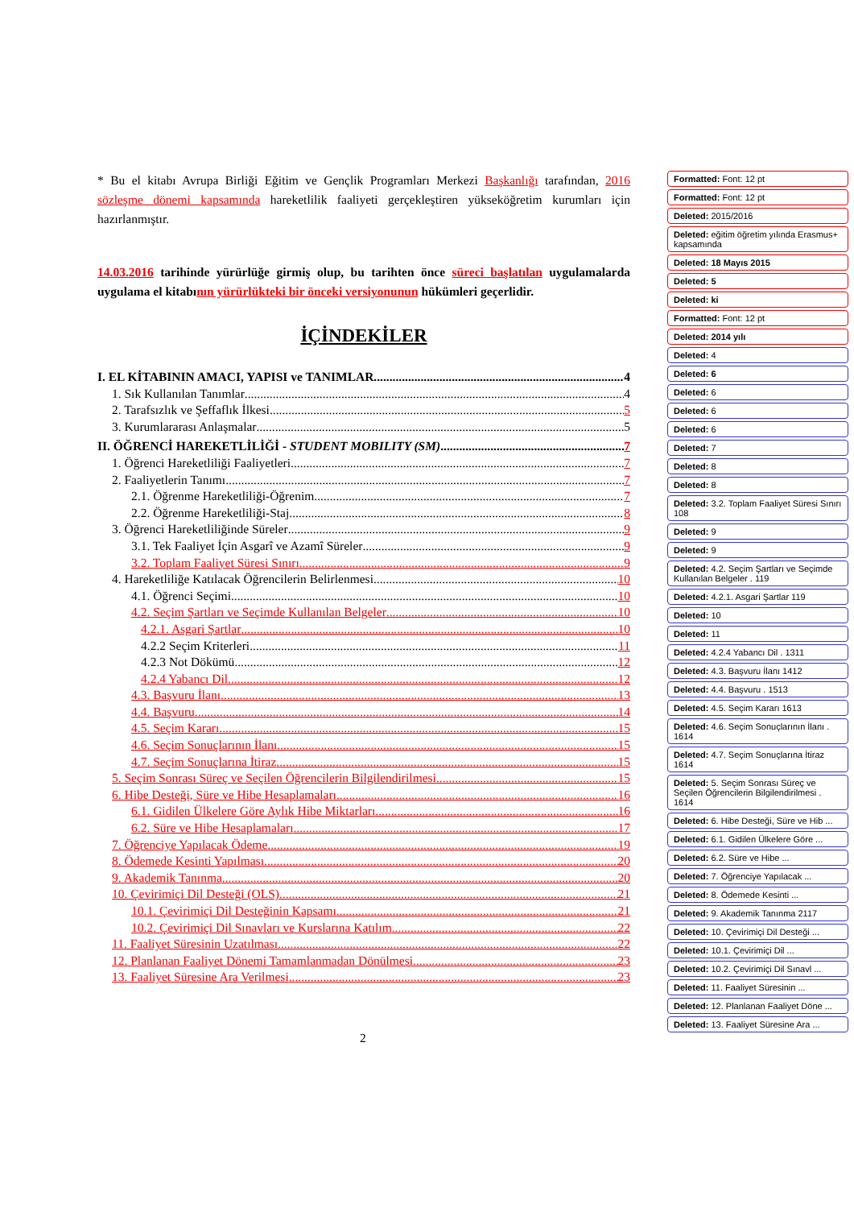* Bu el kitabı Avrupa Birliği Eğitim ve Gençlik Programları Merkezi Başkanlığı tarafından, 2016 sözleşme dönemi kapsamında hareketlilik faaliyeti gerçekleştiren yükseköğretim kurumları için hazırlanmıştır.
14.03.2016 tarihinde yürürlüğe girmiş olup, bu tarihten önce süreci başlatılan uygulamalarda uygulama el kitabının yürürlükteki bir önceki versiyonunun hükümleri geçerlidir.
İÇİNDEKİLER
I. EL KİTABININ AMACI, YAPISI ve TANIMLAR 4
1. Sık Kullanılan Tanımlar 4
2. Tarafsızlık ve Şeffaflık İlkesi 5
3. Kurumlararası Anlaşmalar 5
II. ÖĞRENCİ HAREKETLİLİĞİ - STUDENT MOBILITY (SM) 7
1. Öğrenci Hareketliliği Faaliyetleri 7
2. Faaliyetlerin Tanımı 7
2.1. Öğrenme Hareketliliği-Öğrenim 7
2.2. Öğrenme Hareketliliği-Staj 8
3. Öğrenci Hareketliliğinde Süreler 9
3.1. Tek Faaliyet İçin Asgarî ve Azamî Süreler 9
3.2. Toplam Faaliyet Süresi Sınırı 9
4. Hareketliliğe Katılacak Öğrencilerin Belirlenmesi 10
4.1. Öğrenci Seçimi 10
4.2. Seçim Şartları ve Seçimde Kullanılan Belgeler 10
4.2.1. Asgari Şartlar 10
4.2.2 Seçim Kriterleri 11
4.2.3 Not Dökümü 12
4.2.4 Yabancı Dil 12
4.3. Başvuru İlanı 13
4.4. Başvuru 14
4.5. Seçim Kararı 15
4.6. Seçim Sonuçlarının İlanı 15
4.7. Seçim Sonuçlarına İtiraz 15
5. Seçim Sonrası Süreç ve Seçilen Öğrencilerin Bilgilendirilmesi 15
6. Hibe Desteği, Süre ve Hibe Hesaplamaları 16
6.1. Gidilen Ülkelere Göre Aylık Hibe Miktarları 16
6.2. Süre ve Hibe Hesaplamaları 17
7. Öğrenciye Yapılacak Ödeme 19
8. Ödemede Kesinti Yapılması 20
9. Akademik Tanınma 20
10. Çevirimiçi Dil Desteği (OLS) 21
10.1. Çevirimiçi Dil Desteğinin Kapsamı 21
10.2. Çevirimiçi Dil Sınavları ve Kurslarına Katılım 22
11. Faaliyet Süresinin Uzatılması 22
12. Planlanan Faaliyet Dönemi Tamamlanmadan Dönülmesi 23
13. Faaliyet Süresine Ara Verilmesi 23
Formatted: Font: 12 pt
Formatted: Font: 12 pt
Deleted: 2015/2016
Deleted: eğitim öğretim yılında Erasmus+ kapsamında
Deleted: 18 Mayıs 2015
Deleted: 5
Deleted: ki
Formatted: Font: 12 pt
Deleted: 2014 yılı
Deleted: 4
Deleted: 6
Deleted: 6
Deleted: 6
Deleted: 6
Deleted: 7
Deleted: 8
Deleted: 8
Deleted: 3.2. Toplam Faaliyet Süresi Sınırı 108
Deleted: 9
Deleted: 9
Deleted: 4.2. Seçim Şartları ve Seçimde Kullanılan Belgeler . 119
Deleted: 4.2.1. Asgari Şartlar 119
Deleted: 10
Deleted: 11
Deleted: 4.2.4 Yabancı Dil . 1311
Deleted: 4.3. Başvuru İlanı 1412
Deleted: 4.4. Başvuru . 1513
Deleted: 4.5. Seçim Kararı 1613
Deleted: 4.6. Seçim Sonuçlarının İlanı . 1614
Deleted: 4.7. Seçim Sonuçlarına İtiraz 1614
Deleted: 5. Seçim Sonrası Süreç ve Seçilen Öğrencilerin Bilgilendirilmesi . 1614
Deleted: 6. Hibe Desteği, Süre ve Hib ...
Deleted: 6.1. Gidilen Ülkelere Göre ...
Deleted: 6.2. Süre ve Hibe ...
Deleted: 7. Öğrenciye Yapılacak ...
Deleted: 8. Ödemede Kesinti ...
Deleted: 9. Akademik Tanınma 2117
Deleted: 10. Çevirimiçi Dil Desteği ...
Deleted: 10.1. Çevirimiçi Dil ...
Deleted: 10.2. Çevirimiçi Dil Sınavl ...
Deleted: 11. Faaliyet Süresinin ...
Deleted: 12. Planlanan Faaliyet Döne ...
Deleted: 13. Faaliyet Süresine Ara ...
2